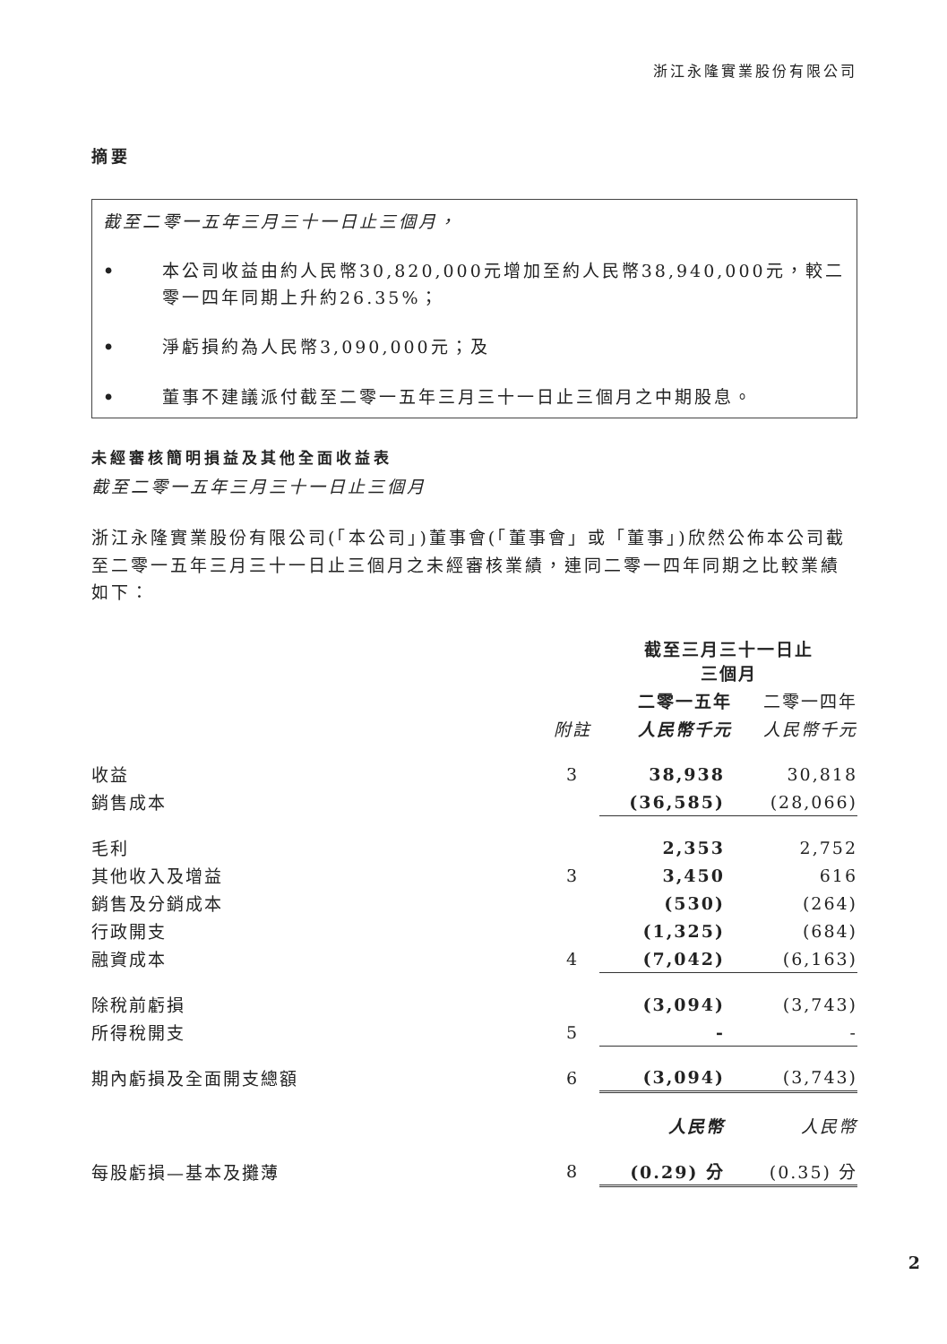浙江永隆實業股份有限公司
摘要
截至二零一五年三月三十一日止三個月，
• 本公司收益由約人民幣30,820,000元增加至約人民幣38,940,000元，較二零一四年同期上升約26.35%；
• 淨虧損約為人民幣3,090,000元；及
• 董事不建議派付截至二零一五年三月三十一日止三個月之中期股息。
未經審核簡明損益及其他全面收益表
截至二零一五年三月三十一日止三個月
浙江永隆實業股份有限公司(「本公司」)董事會(「董事會」或「董事」)欣然公佈本公司截至二零一五年三月三十一日止三個月之未經審核業績，連同二零一四年同期之比較業績如下：
| | | 截至三月三十一日止 三個月 | |
| --- | --- | --- | --- |
| | | 二零一五年 | 二零一四年 |
| | 附註 | 人民幣千元 | 人民幣千元 |
| 收益 | 3 | 38,938 | 30,818 |
| 銷售成本 | | (36,585) | (28,066) |
| 毛利 | | 2,353 | 2,752 |
| 其他收入及增益 | 3 | 3,450 | 616 |
| 銷售及分銷成本 | | (530) | (264) |
| 行政開支 | | (1,325) | (684) |
| 融資成本 | 4 | (7,042) | (6,163) |
| 除稅前虧損 | | (3,094) | (3,743) |
| 所得稅開支 | 5 | - | - |
| 期內虧損及全面開支總額 | 6 | (3,094) | (3,743) |
| | | 人民幣 | 人民幣 |
| 每股虧損—基本及攤薄 | 8 | (0.29) 分 | (0.35) 分 |
2